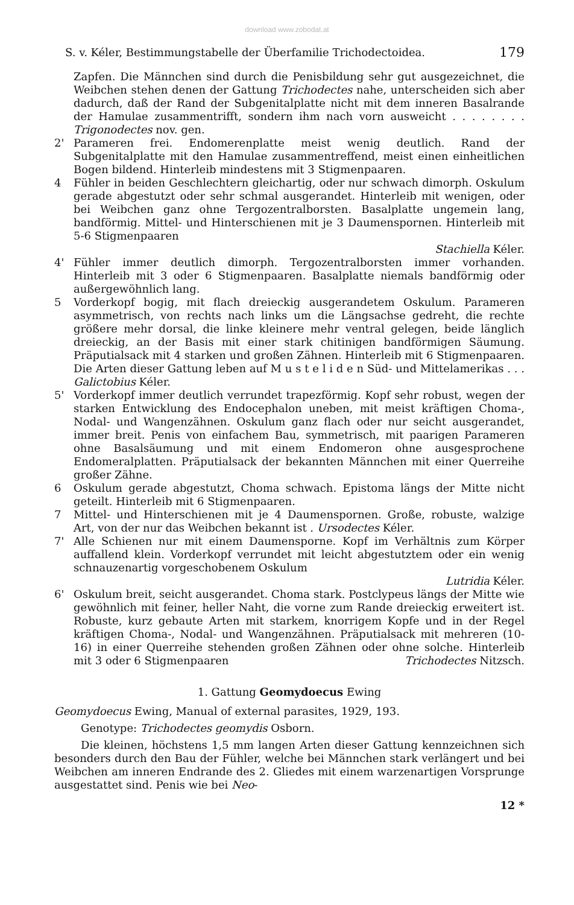download www.zobodat.at
S. v. Kéler, Bestimmungstabelle der Überfamilie Trichodectoidea. 179
Zapfen. Die Männchen sind durch die Penisbildung sehr gut ausgezeichnet, die Weibchen stehen denen der Gattung Trichodectes nahe, unterscheiden sich aber dadurch, daß der Rand der Subgenitalplatte nicht mit dem inneren Basalrande der Hamulae zusammentrifft, sondern ihm nach vorn ausweicht . . . . . . . . Trigonodectes nov. gen.
2' Parameren frei. Endomerenplatte meist wenig deutlich. Rand der Subgenitalplatte mit den Hamulae zusammentreffend, meist einen einheitlichen Bogen bildend. Hinterleib mindestens mit 3 Stigmenpaaren.
4 Fühler in beiden Geschlechtern gleichartig, oder nur schwach dimorph. Oskulum gerade abgestutzt oder sehr schmal ausgerandet. Hinterleib mit wenigen, oder bei Weibchen ganz ohne Tergozentralborsten. Basalplatte ungemein lang, bandförmig. Mittel- und Hinterschienen mit je 3 Daumenspornen. Hinterleib mit 5-6 Stigmenpaaren
Stachiella Kéler.
4' Fühler immer deutlich dimorph. Tergozentralborsten immer vorhanden. Hinterleib mit 3 oder 6 Stigmenpaaren. Basalplatte niemals bandförmig oder außergewöhnlich lang.
5 Vorderkopf bogig, mit flach dreieckig ausgerandetem Oskulum. Parameren asymmetrisch, von rechts nach links um die Längsachse gedreht, die rechte größere mehr dorsal, die linke kleinere mehr ventral gelegen, beide länglich dreieckig, an der Basis mit einer stark chitinigen bandförmigen Säumung. Präputialsack mit 4 starken und großen Zähnen. Hinterleib mit 6 Stigmenpaaren. Die Arten dieser Gattung leben auf M u s t e l i d e n Süd- und Mittelamerikas . . . Galictobius Kéler.
5' Vorderkopf immer deutlich verrundet trapezförmig. Kopf sehr robust, wegen der starken Entwicklung des Endocephalon uneben, mit meist kräftigen Choma-, Nodal- und Wangenzähnen. Oskulum ganz flach oder nur seicht ausgerandet, immer breit. Penis von einfachem Bau, symmetrisch, mit paarigen Parameren ohne Basalsäumung und mit einem Endomeron ohne ausgesprochene Endomeralplatten. Präputialsack der bekannten Männchen mit einer Querreihe großer Zähne.
6 Oskulum gerade abgestutzt, Choma schwach. Epistoma längs der Mitte nicht geteilt. Hinterleib mit 6 Stigmenpaaren.
7 Mittel- und Hinterschienen mit je 4 Daumenspornen. Große, robuste, walzige Art, von der nur das Weibchen bekannt ist . Ursodectes Kéler.
7' Alle Schienen nur mit einem Daumensporne. Kopf im Verhältnis zum Körper auffallend klein. Vorderkopf verrundet mit leicht abgestutztem oder ein wenig schnauzenartig vorgeschobenem Oskulum
Lutridia Kéler.
6' Oskulum breit, seicht ausgerandet. Choma stark. Postclypeus längs der Mitte wie gewöhnlich mit feiner, heller Naht, die vorne zum Rande dreieckig erweitert ist. Robuste, kurz gebaute Arten mit starkem, knorrigem Kopfe und in der Regel kräftigen Choma-, Nodal- und Wangenzähnen. Präputialsack mit mehreren (10-16) in einer Querreihe stehenden großen Zähnen oder ohne solche. Hinterleib mit 3 oder 6 Stigmenpaaren Trichodectes Nitzsch.
1. Gattung Geomydoecus Ewing
Geomydoecus Ewing, Manual of external parasites, 1929, 193.
Genotype: Trichodectes geomydis Osborn.
Die kleinen, höchstens 1,5 mm langen Arten dieser Gattung kennzeichnen sich besonders durch den Bau der Fühler, welche bei Männchen stark verlängert und bei Weibchen am inneren Endrande des 2. Gliedes mit einem warzenartigen Vorsprunge ausgestattet sind. Penis wie bei Neo-
12 *